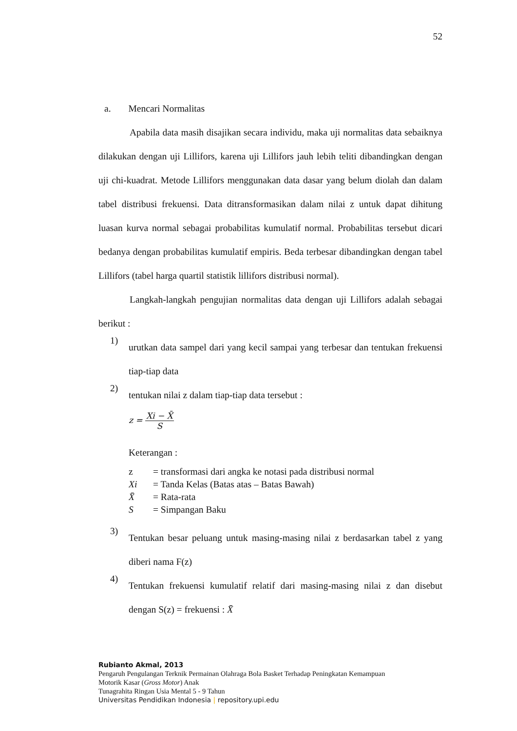52
a. Mencari Normalitas
Apabila data masih disajikan secara individu, maka uji normalitas data sebaiknya dilakukan dengan uji Lillifors, karena uji Lillifors jauh lebih teliti dibandingkan dengan uji chi-kuadrat. Metode Lillifors menggunakan data dasar yang belum diolah dan dalam tabel distribusi frekuensi. Data ditransformasikan dalam nilai z untuk dapat dihitung luasan kurva normal sebagai probabilitas kumulatif normal. Probabilitas tersebut dicari bedanya dengan probabilitas kumulatif empiris. Beda terbesar dibandingkan dengan tabel Lillifors (tabel harga quartil statistik lillifors distribusi normal).
Langkah-langkah pengujian normalitas data dengan uji Lillifors adalah sebagai berikut :
1)
urutkan data sampel dari yang kecil sampai yang terbesar dan tentukan frekuensi tiap-tiap data
2)
tentukan nilai z dalam tiap-tiap data tersebut :
z = Xi − X̄ S
Keterangan :
| z | = transformasi dari angka ke notasi pada distribusi normal |
| Xi | = Tanda Kelas (Batas atas – Batas Bawah) |
| X̄ | = Rata-rata |
| S | = Simpangan Baku |
3)
Tentukan besar peluang untuk masing-masing nilai z berdasarkan tabel z yang diberi nama F(z)
4)
Tentukan frekuensi kumulatif relatif dari masing-masing nilai z dan disebut dengan S(z) = frekuensi : X̄
Rubianto Akmal, 2013
Pengaruh Pengulangan Terknik Permainan Olahraga Bola Basket Terhadap Peningkatan Kemampuan
Motorik Kasar (Gross Motor) Anak
Tunagrahita Ringan Usia Mental 5 - 9 Tahun
Universitas Pendidikan Indonesia | repository.upi.edu